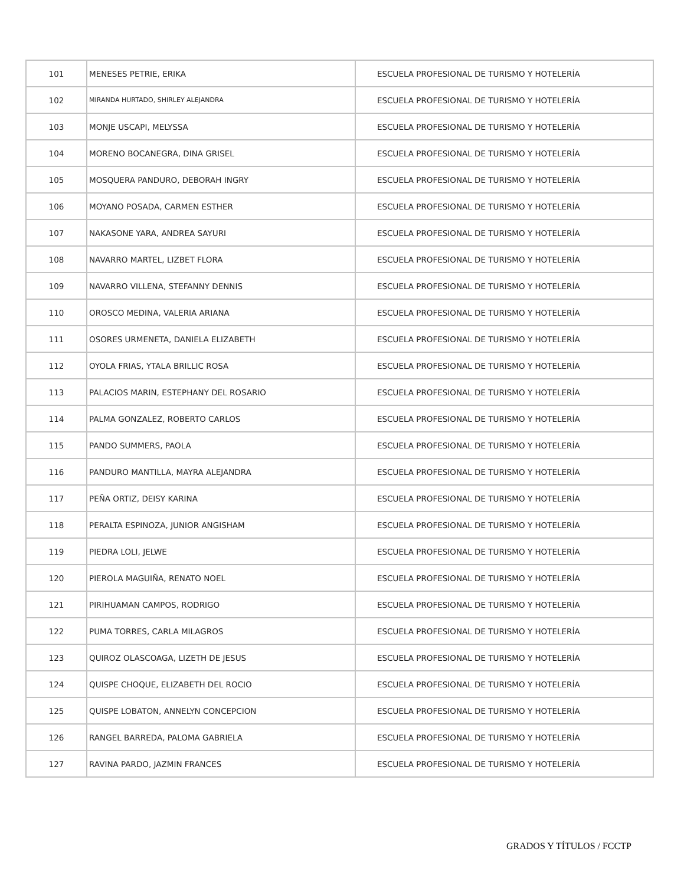| 101 | MENESES PETRIE, ERIKA | ESCUELA PROFESIONAL DE TURISMO Y HOTELERÍA |
| 102 | MIRANDA HURTADO, SHIRLEY ALEJANDRA | ESCUELA PROFESIONAL DE TURISMO Y HOTELERÍA |
| 103 | MONJE USCAPI, MELYSSA | ESCUELA PROFESIONAL DE TURISMO Y HOTELERÍA |
| 104 | MORENO BOCANEGRA, DINA GRISEL | ESCUELA PROFESIONAL DE TURISMO Y HOTELERÍA |
| 105 | MOSQUERA PANDURO, DEBORAH INGRY | ESCUELA PROFESIONAL DE TURISMO Y HOTELERÍA |
| 106 | MOYANO POSADA, CARMEN ESTHER | ESCUELA PROFESIONAL DE TURISMO Y HOTELERÍA |
| 107 | NAKASONE YARA, ANDREA SAYURI | ESCUELA PROFESIONAL DE TURISMO Y HOTELERÍA |
| 108 | NAVARRO MARTEL, LIZBET FLORA | ESCUELA PROFESIONAL DE TURISMO Y HOTELERÍA |
| 109 | NAVARRO VILLENA, STEFANNY DENNIS | ESCUELA PROFESIONAL DE TURISMO Y HOTELERÍA |
| 110 | OROSCO MEDINA, VALERIA ARIANA | ESCUELA PROFESIONAL DE TURISMO Y HOTELERÍA |
| 111 | OSORES URMENETA, DANIELA ELIZABETH | ESCUELA PROFESIONAL DE TURISMO Y HOTELERÍA |
| 112 | OYOLA FRIAS, YTALA BRILLIC ROSA | ESCUELA PROFESIONAL DE TURISMO Y HOTELERÍA |
| 113 | PALACIOS MARIN, ESTEPHANY DEL ROSARIO | ESCUELA PROFESIONAL DE TURISMO Y HOTELERÍA |
| 114 | PALMA GONZALEZ, ROBERTO CARLOS | ESCUELA PROFESIONAL DE TURISMO Y HOTELERÍA |
| 115 | PANDO SUMMERS, PAOLA | ESCUELA PROFESIONAL DE TURISMO Y HOTELERÍA |
| 116 | PANDURO MANTILLA, MAYRA ALEJANDRA | ESCUELA PROFESIONAL DE TURISMO Y HOTELERÍA |
| 117 | PEÑA ORTIZ, DEISY KARINA | ESCUELA PROFESIONAL DE TURISMO Y HOTELERÍA |
| 118 | PERALTA ESPINOZA, JUNIOR ANGISHAM | ESCUELA PROFESIONAL DE TURISMO Y HOTELERÍA |
| 119 | PIEDRA LOLI, JELWE | ESCUELA PROFESIONAL DE TURISMO Y HOTELERÍA |
| 120 | PIEROLA MAGUIÑA, RENATO NOEL | ESCUELA PROFESIONAL DE TURISMO Y HOTELERÍA |
| 121 | PIRIHUAMAN CAMPOS, RODRIGO | ESCUELA PROFESIONAL DE TURISMO Y HOTELERÍA |
| 122 | PUMA TORRES, CARLA MILAGROS | ESCUELA PROFESIONAL DE TURISMO Y HOTELERÍA |
| 123 | QUIROZ OLASCOAGA, LIZETH DE JESUS | ESCUELA PROFESIONAL DE TURISMO Y HOTELERÍA |
| 124 | QUISPE CHOQUE, ELIZABETH DEL ROCIO | ESCUELA PROFESIONAL DE TURISMO Y HOTELERÍA |
| 125 | QUISPE LOBATON, ANNELYN CONCEPCION | ESCUELA PROFESIONAL DE TURISMO Y HOTELERÍA |
| 126 | RANGEL BARREDA, PALOMA GABRIELA | ESCUELA PROFESIONAL DE TURISMO Y HOTELERÍA |
| 127 | RAVINA PARDO, JAZMIN FRANCES | ESCUELA PROFESIONAL DE TURISMO Y HOTELERÍA |
GRADOS Y TÍTULOS / FCCTP